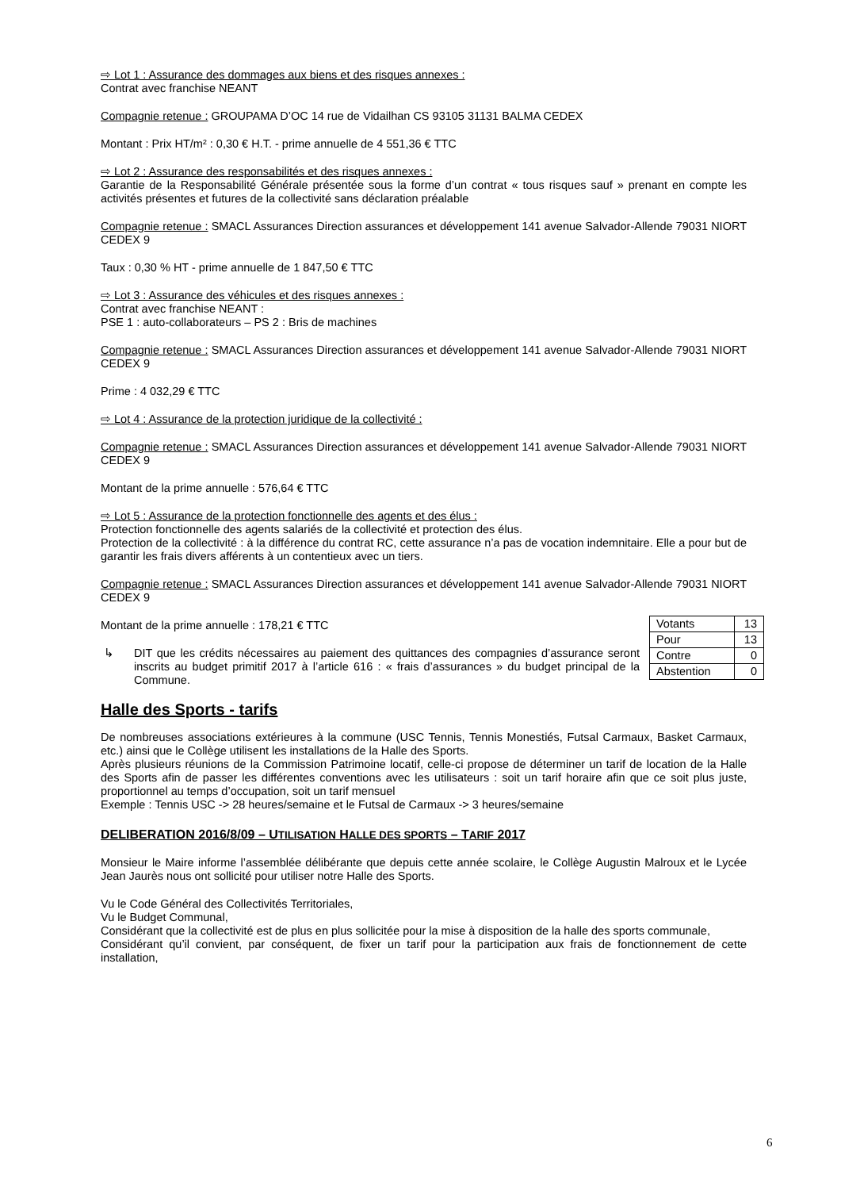⇨ Lot 1 : Assurance des dommages aux biens et des risques annexes :
Contrat avec franchise NEANT
Compagnie retenue : GROUPAMA D’OC 14 rue de Vidailhan CS 93105 31131 BALMA CEDEX
Montant : Prix HT/m² : 0,30 € H.T. - prime annuelle de 4 551,36 € TTC
⇨ Lot 2 : Assurance des responsabilités et des risques annexes :
Garantie de la Responsabilité Générale présentée sous la forme d’un contrat « tous risques sauf » prenant en compte les activités présentes et futures de la collectivité sans déclaration préalable
Compagnie retenue : SMACL Assurances Direction assurances et développement 141 avenue Salvador-Allende 79031 NIORT CEDEX 9
Taux : 0,30 % HT - prime annuelle de 1 847,50 € TTC
⇨ Lot 3 : Assurance des véhicules et des risques annexes :
Contrat avec franchise NEANT :
PSE 1 : auto-collaborateurs – PS 2 : Bris de machines
Compagnie retenue : SMACL Assurances Direction assurances et développement 141 avenue Salvador-Allende 79031 NIORT CEDEX 9
Prime : 4 032,29 € TTC
⇨ Lot 4 : Assurance de la protection juridique de la collectivité :
Compagnie retenue : SMACL Assurances Direction assurances et développement 141 avenue Salvador-Allende 79031 NIORT CEDEX 9
Montant de la prime annuelle : 576,64 € TTC
⇨ Lot 5 : Assurance de la protection fonctionnelle des agents et des élus :
Protection fonctionnelle des agents salariés de la collectivité et protection des élus.
Protection de la collectivité : à la différence du contrat RC, cette assurance n’a pas de vocation indemnitaire. Elle a pour but de garantir les frais divers afférents à un contentieux avec un tiers.
Compagnie retenue : SMACL Assurances Direction assurances et développement 141 avenue Salvador-Allende 79031 NIORT CEDEX 9
| Votants | 13 |
| Pour | 13 |
| Contre | 0 |
| Abstention | 0 |
Montant de la prime annuelle : 178,21 € TTC
↳ DIT que les crédits nécessaires au paiement des quittances des compagnies d’assurance seront inscrits au budget primitif 2017 à l’article 616 : « frais d’assurances » du budget principal de la Commune.
Halle des Sports - tarifs
De nombreuses associations extérieures à la commune (USC Tennis, Tennis Monestiés, Futsal Carmaux, Basket Carmaux, etc.) ainsi que le Collège utilisent les installations de la Halle des Sports.
Après plusieurs réunions de la Commission Patrimoine locatif, celle-ci propose de déterminer un tarif de location de la Halle des Sports afin de passer les différentes conventions avec les utilisateurs : soit un tarif horaire afin que ce soit plus juste, proportionnel au temps d’occupation, soit un tarif mensuel
Exemple : Tennis USC -> 28 heures/semaine et le Futsal de Carmaux -> 3 heures/semaine
DELIBERATION 2016/8/09 – UTILISATION HALLE DES SPORTS – TARIF 2017
Monsieur le Maire informe l’assemblée délibérante que depuis cette année scolaire, le Collège Augustin Malroux et le Lycée Jean Jaurès nous ont sollicité pour utiliser notre Halle des Sports.
Vu le Code Général des Collectivités Territoriales,
Vu le Budget Communal,
Considérant que la collectivité est de plus en plus sollicitée pour la mise à disposition de la halle des sports communale,
Considérant qu’il convient, par conséquent, de fixer un tarif pour la participation aux frais de fonctionnement de cette installation,
6